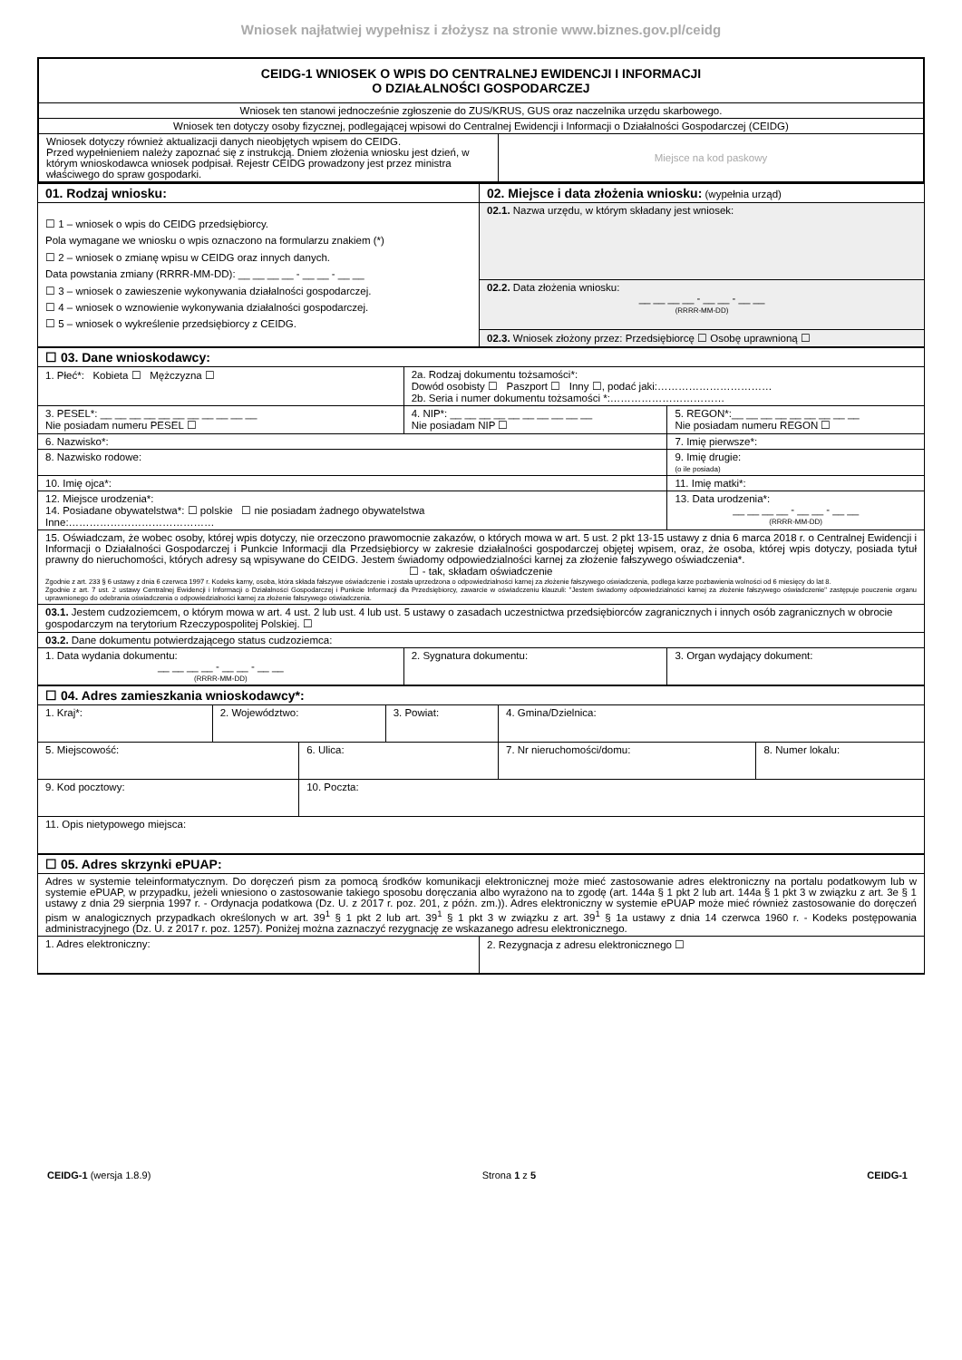Wniosek najłatwiej wypełnisz i złożysz na stronie www.biznes.gov.pl/ceidg
| CEIDG-1 WNIOSEK O WPIS DO CENTRALNEJ EWIDENCJI I INFORMACJI O DZIAŁALNOŚCI GOSPODARCZEJ | |
| Wniosek ten stanowi jednocześnie zgłoszenie do ZUS/KRUS, GUS oraz naczelnika urzędu skarbowego. | |
| Wniosek ten dotyczy osoby fizycznej, podlegającej wpisowi do Centralnej Ewidencji i Informacji o Działalności Gospodarczej (CEIDG) | |
| Wniosek dotyczy również aktualizacji danych nieobjętych wpisem do CEIDG. Przed wypełnieniem należy zapoznać się z instrukcją. Dniem złożenia wniosku jest dzień, w którym wnioskodawca wniosek podpisał. Rejestr CEIDG prowadzony jest przez ministra właściwego do spraw gospodarki. | Miejsce na kod paskowy |
| 01. Rodzaj wniosku: | 02. Miejsce i data złożenia wniosku: (wypełnia urząd) |
| ☐ 1 – wniosek o wpis do CEIDG przedsiębiorcy. Pola wymagane we wniosku o wpis oznaczono na formularzu znakiem (*) ☐ 2 – wniosek o zmianę wpisu w CEIDG oraz innych danych. Data powstania zmiany (RRRR-MM-DD): __ __ __ __ - __ __ - __ __ ☐ 3 – wniosek o zawieszenie wykonywania działalności gospodarczej. ☐ 4 – wniosek o wznowienie wykonywania działalności gospodarczej. ☐ 5 – wniosek o wykreślenie przedsiębiorcy z CEIDG. | 02.1. Nazwa urzędu, w którym składany jest wniosek: |
| | 02.2. Data złożenia wniosku: __ __ __ __ - __ __ - __ __ (RRRR-MM-DD) |
| | 02.3. Wniosek złożony przez: Przedsiębiorcę ☐ Osobę uprawnioną ☐ |
| ☐ 03. Dane wnioskodawcy: | | |
| 1. Płeć*: Kobieta ☐ Mężczyzna ☐ | 2a. Rodzaj dokumentu tożsamości*: Dowód osobisty ☐ Paszport ☐ Inny ☐, podać jaki:…………………………… 2b. Seria i numer dokumentu tożsamości *:…………………………… | |
| 3. PESEL*: __ __ __ __ __ __ __ __ __ __ __ Nie posiadam numeru PESEL ☐ | 4. NIP*: __ __ __ __ __ __ __ __ __ __ Nie posiadam NIP ☐ | 5. REGON*:__ __ __ __ __ __ __ __ __ Nie posiadam numeru REGON ☐ |
| 6. Nazwisko*: | | 7. Imię pierwsze*: |
| 8. Nazwisko rodowe: | | 9. Imię drugie: (o ile posiada) |
| 10. Imię ojca*: | | 11. Imię matki*: |
| 12. Miejsce urodzenia*: 14. Posiadane obywatelstwa*: ☐ polskie ☐ nie posiadam żadnego obywatelstwa Inne:…………………………………… | | 13. Data urodzenia*: __ __ __ __ - __ __ - __ __ (RRRR-MM-DD) |
| 15. Oświadczam, że wobec osoby, której wpis dotyczy, nie orzeczono prawomocnie zakazów, o których mowa w art. 5 ust. 2 pkt 13-15 ustawy z dnia 6 marca 2018 r. o Centralnej Ewidencji i Informacji o Działalności Gospodarczej i Punkcie Informacji dla Przedsiębiorcy w zakresie działalności gospodarczej objętej wpisem, oraz, że osoba, której wpis dotyczy, posiada tytuł prawny do nieruchomości, których adresy są wpisywane do CEIDG. Jestem świadomy odpowiedzialności karnej za złożenie fałszywego oświadczenia*. ☐ - tak, składam oświadczenie Zgodnie z art. 233 § 6 ustawy z dnia 6 czerwca 1997 r. Kodeks karny, osoba, która składa fałszywe oświadczenie i została uprzedzona o odpowiedzialności karnej za złożenie fałszywego oświadczenia, podlega karze pozbawienia wolności od 6 miesięcy do lat 8. Zgodnie z art. 7 ust. 2 ustawy Centralnej Ewidencji i Informacji o Działalności Gospodarczej i Punkcie Informacji dla Przedsiębiorcy, zawarcie w oświadczeniu klauzuli: "Jestem świadomy odpowiedzialności karnej za złożenie fałszywego oświadczenie" zastępuje pouczenie organu uprawnionego do odebrania oświadczenia o odpowiedzialności karnej za złożenie fałszywego oświadczenia. | | |
| 03.1. Jestem cudzoziemcem, o którym mowa w art. 4 ust. 2 lub ust. 4 lub ust. 5 ustawy o zasadach uczestnictwa przedsiębiorców zagranicznych i innych osób zagranicznych w obrocie gospodarczym na terytorium Rzeczypospolitej Polskiej. ☐ | | |
| 03.2. Dane dokumentu potwierdzającego status cudzoziemca: | | |
| 1. Data wydania dokumentu: __ __ __ __ - __ __ - __ __ (RRRR-MM-DD) | 2. Sygnatura dokumentu: | 3. Organ wydający dokument: |
| ☐ 04. Adres zamieszkania wnioskodawcy*: | | | | | |
| 1. Kraj*: | 2. Województwo: | | 3. Powiat: | 4. Gmina/Dzielnica: | |
| 5. Miejscowość: | | 6. Ulica: | | 7. Nr nieruchomości/domu: | 8. Numer lokalu: |
| 9. Kod pocztowy: | | 10. Poczta: | | | |
| 11. Opis nietypowego miejsca: | | | | | |
| ☐ 05. Adres skrzynki ePUAP: | |
| Adres w systemie teleinformatycznym. Do doręczeń pism za pomocą środków komunikacji elektronicznej może mieć zastosowanie adres elektroniczny na portalu podatkowym lub w systemie ePUAP, w przypadku, jeżeli wniesiono o zastosowanie takiego sposobu doręczania albo wyrażono na to zgodę (art. 144a § 1 pkt 2 lub art. 144a § 1 pkt 3 w związku z art. 3e § 1 ustawy z dnia 29 sierpnia 1997 r. - Ordynacja podatkowa (Dz. U. z 2017 r. poz. 201, z późn. zm.)). Adres elektroniczny w systemie ePUAP może mieć również zastosowanie do doręczeń pism w analogicznych przypadkach określonych w art. 39<sup>1</sup> § 1 pkt 2 lub art. 39<sup>1</sup> § 1 pkt 3 w związku z art. 39<sup>1</sup> § 1a ustawy z dnia 14 czerwca 1960 r. - Kodeks postępowania administracyjnego (Dz. U. z 2017 r. poz. 1257). Poniżej można zaznaczyć rezygnację ze wskazanego adresu elektronicznego. | |
| 1. Adres elektroniczny: | 2. Rezygnacja z adresu elektronicznego ☐ |
CEIDG-1 (wersja 1.8.9) Strona 1 z 5 CEIDG-1